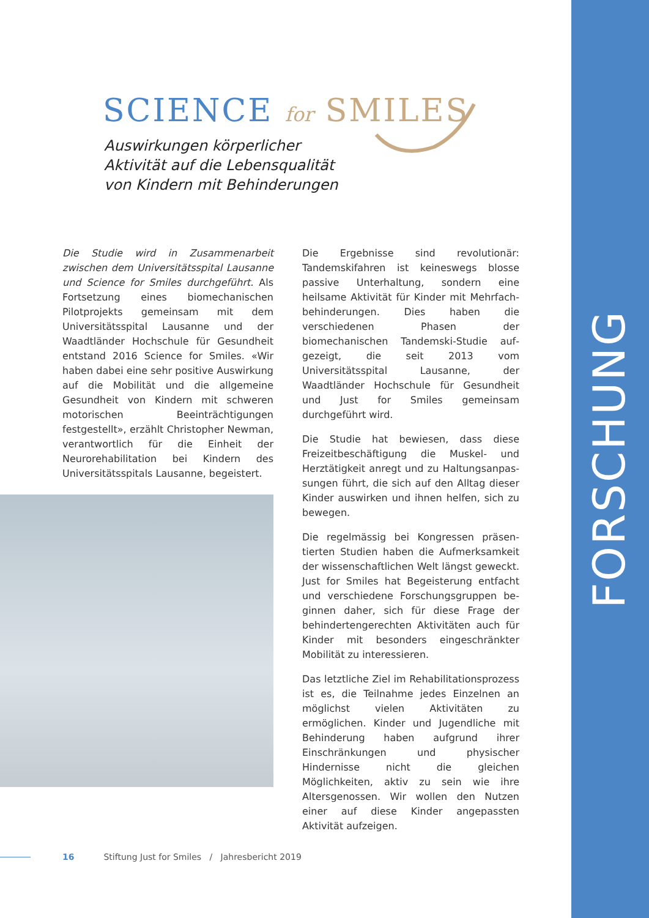FORSCHUNG
SCIENCE for SMILES
Auswirkungen körperlicher
Aktivität auf die Lebensqualität
von Kindern mit Behinderungen
Die Studie wird in Zusammenarbeit zwischen dem Universitätsspital Lausanne und Science for Smiles durchgeführt. Als Fortsetzung eines biomechanischen Pilotprojekts gemeinsam mit dem Universitätsspital Lausanne und der Waadtländer Hochschule für Gesundheit entstand 2016 Science for Smiles. «Wir haben dabei eine sehr positive Auswirkung auf die Mobilität und die allgemeine Gesundheit von Kindern mit schweren motorischen Beeinträchtigungen festgestellt», erzählt Christopher Newman, verantwortlich für die Einheit der Neurorehabilitation bei Kindern des Universitätsspitals Lausanne, begeistert.
Die Ergebnisse sind revolutionär: Tandemski­fahren ist keineswegs blosse passive Unte­rhaltung, sondern eine heilsame Aktivität für Kinder mit Mehrfach-behinderungen. Dies haben die verschiedenen Phasen der biomechanischen Tandemski-Studie auf­gezeigt, die seit 2013 vom Universitätsspital Lausanne, der Waadtländer Hochschule für Gesundheit und Just for Smiles gemeinsam durchgeführt wird.
Die Studie hat bewiesen, dass diese Freizeitbeschäftigung die Muskel- und Herztätigkeit anregt und zu Haltungsanpas­sungen führt, die sich auf den Alltag dieser Kinder auswirken und ihnen helfen, sich zu bewegen.
Die regelmässig bei Kongressen präsen­tierten Studien haben die Aufmerksamkeit der wissenschaftlichen Welt längst geweckt. Just for Smiles hat Begeisterung entfacht und verschiedene Forschungsgruppen be­ginnen daher, sich für diese Frage der behin­dertengerechten Aktivitäten auch für Kinder mit besonders eingeschränkter Mobilität zu interessieren.
Das letztliche Ziel im Rehabilitationsprozess ist es, die Teilnahme jedes Einzelnen an möglichst vielen Aktivitäten zu ermöglichen. Kinder und Jugendliche mit Behinderung haben aufgrund ihrer Einschränkungen und physischer Hindernisse nicht die gleichen Möglichkeiten, aktiv zu sein wie ihre Altersgenossen. Wir wollen den Nutzen einer auf diese Kinder angepassten Aktivität aufzeigen.
16 Stiftung Just for Smiles / Jahresbericht 2019